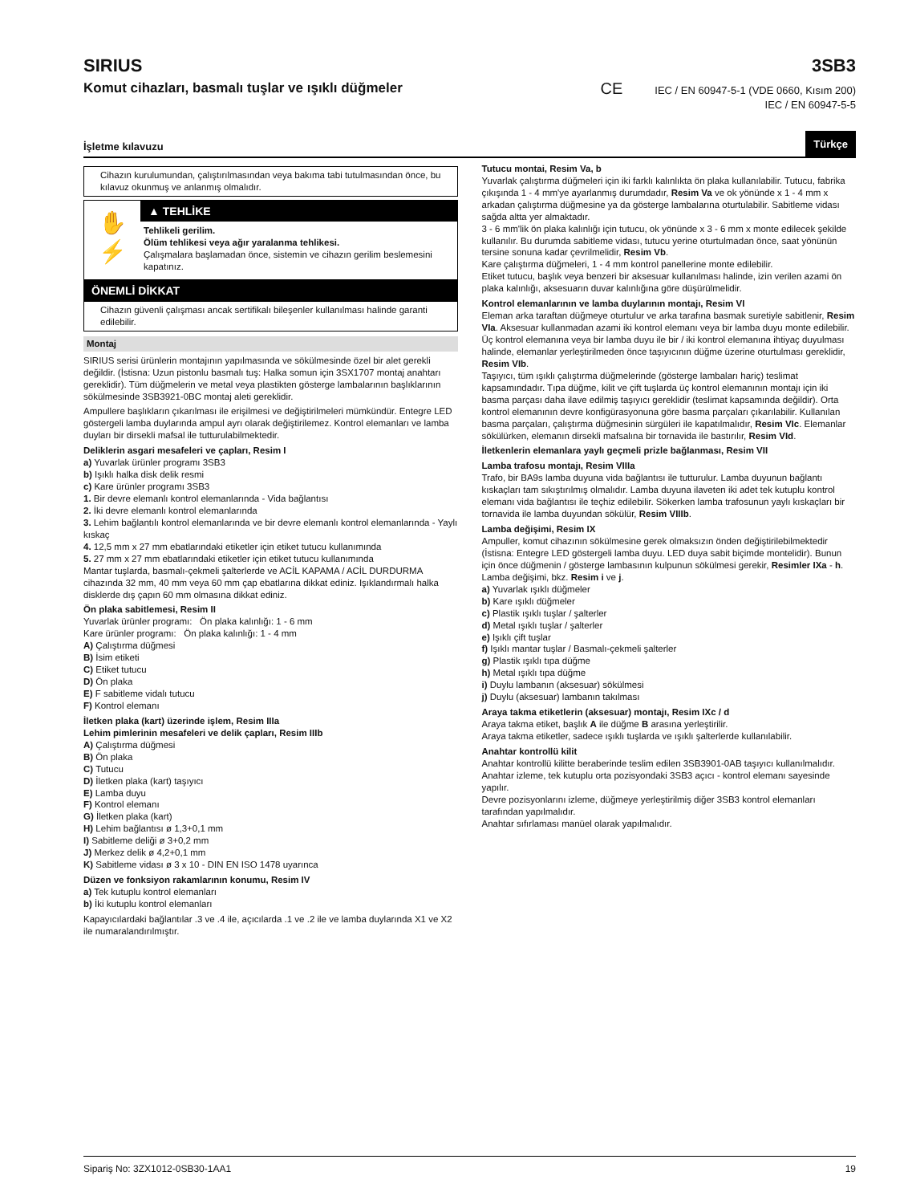SIRIUS
Komut cihazları, basmalı tuşlar ve ışıklı düğmeler
3SB3
CE IEC / EN 60947-5-1 (VDE 0660, Kısım 200)
IEC / EN 60947-5-5
İşletme kılavuzu Türkçe
Cihazın kurulumundan, çalıştırılmasından veya bakıma tabi tutulmasından önce, bu kılavuz okunmuş ve anlanmış olmalıdır.
✋
⚡
▲ TEHLİKE
Tehlikeli gerilim.
Ölüm tehlikesi veya ağır yaralanma tehlikesi.
Çalışmalara başlamadan önce, sistemin ve cihazın gerilim beslemesini kapatınız.
ÖNEMLİ DİKKAT
Cihazın güvenli çalışması ancak sertifikalı bileşenler kullanılması halinde garanti edilebilir.
Montaj
SIRIUS serisi ürünlerin montajının yapılmasında ve sökülmesinde özel bir alet gerekli değildir. (İstisna: Uzun pistonlu basmalı tuş: Halka somun için 3SX1707 montaj anahtarı gereklidir). Tüm düğmelerin ve metal veya plastikten gösterge lambalarının başlıklarının sökülmesinde 3SB3921-0BC montaj aleti gereklidir.
Ampullere başlıkların çıkarılması ile erişilmesi ve değiştirilmeleri mümkündür. Entegre LED göstergeli lamba duylarında ampul ayrı olarak değiştirilemez. Kontrol elemanları ve lamba duyları bir dirsekli mafsal ile tutturulabilmektedir.
Deliklerin asgari mesafeleri ve çapları, Resim I
a) Yuvarlak ürünler programı 3SB3
b) Işıklı halka disk delik resmi
c) Kare ürünler programı 3SB3
1. Bir devre elemanlı kontrol elemanlarında - Vida bağlantısı
2. İki devre elemanlı kontrol elemanlarında
3. Lehim bağlantılı kontrol elemanlarında ve bir devre elemanlı kontrol elemanlarında - Yaylı kıskaç
4. 12,5 mm x 27 mm ebatlarındaki etiketler için etiket tutucu kullanımında
5. 27 mm x 27 mm ebatlarındaki etiketler için etiket tutucu kullanımında
Mantar tuşlarda, basmalı-çekmeli şalterlerde ve ACİL KAPAMA / ACİL DURDURMA cihazında 32 mm, 40 mm veya 60 mm çap ebatlarına dikkat ediniz. Işıklandırmalı halka disklerde dış çapın 60 mm olmasına dikkat ediniz.
Ön plaka sabitlemesi, Resim II
Yuvarlak ürünler programı: Ön plaka kalınlığı: 1 - 6 mm
Kare ürünler programı: Ön plaka kalınlığı: 1 - 4 mm
A) Çalıştırma düğmesi
B) İsim etiketi
C) Etiket tutucu
D) Ön plaka
E) F sabitleme vidalı tutucu
F) Kontrol elemanı
İletken plaka (kart) üzerinde işlem, Resim IIIa
Lehim pimlerinin mesafeleri ve delik çapları, Resim IIIb
A) Çalıştırma düğmesi
B) Ön plaka
C) Tutucu
D) İletken plaka (kart) taşıyıcı
E) Lamba duyu
F) Kontrol elemanı
G) İletken plaka (kart)
H) Lehim bağlantısı ø 1,3+0,1 mm
I) Sabitleme deliği ø 3+0,2 mm
J) Merkez delik ø 4,2+0,1 mm
K) Sabitleme vidası ø 3 x 10 - DIN EN ISO 1478 uyarınca
Düzen ve fonksiyon rakamlarının konumu, Resim IV
a) Tek kutuplu kontrol elemanları
b) İki kutuplu kontrol elemanları
Kapayıcılardaki bağlantılar .3 ve .4 ile, açıcılarda .1 ve .2 ile ve lamba duylarında X1 ve X2 ile numaralandırılmıştır.
Tutucu montai, Resim Va, b
Yuvarlak çalıştırma düğmeleri için iki farklı kalınlıkta ön plaka kullanılabilir. Tutucu, fabrika çıkışında 1 - 4 mm'ye ayarlanmış durumdadır, Resim Va ve ok yönünde x 1 - 4 mm x arkadan çalıştırma düğmesine ya da gösterge lambalarına oturtulabilir. Sabitleme vidası sağda altta yer almaktadır.
3 - 6 mm'lik ön plaka kalınlığı için tutucu, ok yönünde x 3 - 6 mm x monte edilecek şekilde kullanılır. Bu durumda sabitleme vidası, tutucu yerine oturtulmadan önce, saat yönünün tersine sonuna kadar çevrilmelidir, Resim Vb.
Kare çalıştırma düğmeleri, 1 - 4 mm kontrol panellerine monte edilebilir.
Etiket tutucu, başlık veya benzeri bir aksesuar kullanılması halinde, izin verilen azami ön plaka kalınlığı, aksesuarın duvar kalınlığına göre düşürülmelidir.
Kontrol elemanlarının ve lamba duylarının montajı, Resim VI
Eleman arka taraftan düğmeye oturtulur ve arka tarafına basmak suretiyle sabitlenir, Resim VIa. Aksesuar kullanmadan azami iki kontrol elemanı veya bir lamba duyu monte edilebilir.
Üç kontrol elemanına veya bir lamba duyu ile bir / iki kontrol elemanına ihtiyaç duyulması halinde, elemanlar yerleştirilmeden önce taşıyıcının düğme üzerine oturtulması gereklidir, Resim VIb.
Taşıyıcı, tüm ışıklı çalıştırma düğmelerinde (gösterge lambaları hariç) teslimat kapsamındadır. Tıpa düğme, kilit ve çift tuşlarda üç kontrol elemanının montajı için iki basma parçası daha ilave edilmiş taşıyıcı gereklidir (teslimat kapsamında değildir). Orta kontrol elemanının devre konfigürasyonuna göre basma parçaları çıkarılabilir. Kullanılan basma parçaları, çalıştırma düğmesinin sürgüleri ile kapatılmalıdır, Resim VIc. Elemanlar sökülürken, elemanın dirsekli mafsalına bir tornavida ile bastırılır, Resim VId.
İletkenlerin elemanlara yaylı geçmeli prizle bağlanması, Resim VII
Lamba trafosu montajı, Resim VIIIa
Trafo, bir BA9s lamba duyuna vida bağlantısı ile tutturulur. Lamba duyunun bağlantı kıskaçları tam sıkıştırılmış olmalıdır. Lamba duyuna ilaveten iki adet tek kutuplu kontrol elemanı vida bağlantısı ile teçhiz edilebilir. Sökerken lamba trafosunun yaylı kıskaçları bir tornavida ile lamba duyundan sökülür, Resim VIIIb.
Lamba değişimi, Resim IX
Ampuller, komut cihazının sökülmesine gerek olmaksızın önden değiştirilebilmektedir (İstisna: Entegre LED göstergeli lamba duyu. LED duya sabit biçimde montelidir). Bunun için önce düğmenin / gösterge lambasının kulpunun sökülmesi gerekir, Resimler IXa - h.
Lamba değişimi, bkz. Resim i ve j.
a) Yuvarlak ışıklı düğmeler
b) Kare ışıklı düğmeler
c) Plastik ışıklı tuşlar / şalterler
d) Metal ışıklı tuşlar / şalterler
e) Işıklı çift tuşlar
f) Işıklı mantar tuşlar / Basmalı-çekmeli şalterler
g) Plastik ışıklı tıpa düğme
h) Metal ışıklı tıpa düğme
i) Duylu lambanın (aksesuar) sökülmesi
j) Duylu (aksesuar) lambanın takılması
Araya takma etiketlerin (aksesuar) montajı, Resim IXc / d
Araya takma etiket, başlık A ile düğme B arasına yerleştirilir.
Araya takma etiketler, sadece ışıklı tuşlarda ve ışıklı şalterlerde kullanılabilir.
Anahtar kontrollü kilit
Anahtar kontrollü kilitte beraberinde teslim edilen 3SB3901-0AB taşıyıcı kullanılmalıdır.
Anahtar izleme, tek kutuplu orta pozisyondaki 3SB3 açıcı - kontrol elemanı sayesinde yapılır.
Devre pozisyonlarını izleme, düğmeye yerleştirilmiş diğer 3SB3 kontrol elemanları tarafından yapılmalıdır.
Anahtar sıfırlaması manüel olarak yapılmalıdır.
Sipariş No: 3ZX1012-0SB30-1AA1 19